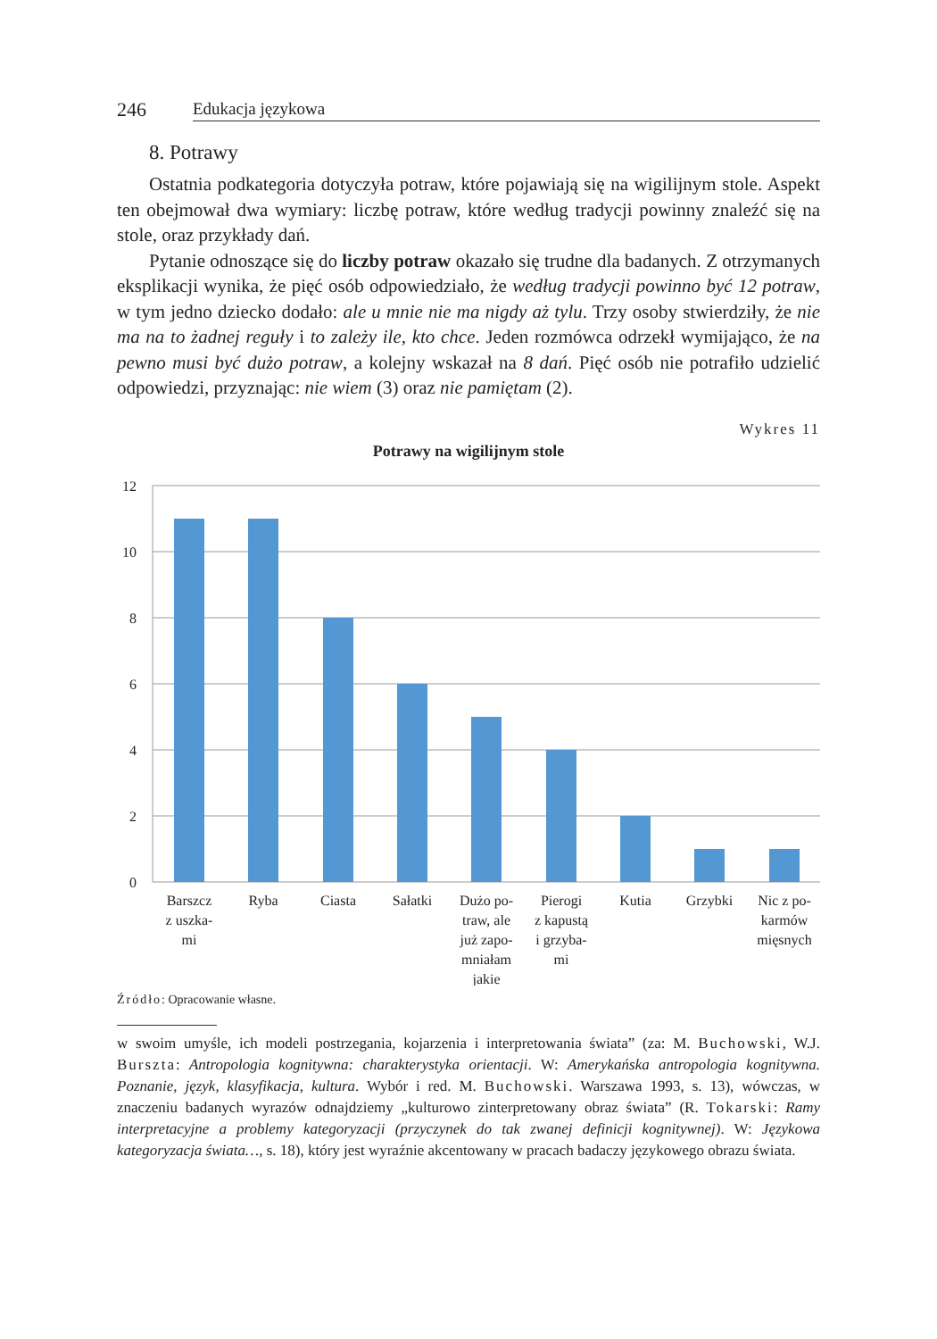246 Edukacja językowa
8. Potrawy
Ostatnia podkategoria dotyczyła potraw, które pojawiają się na wigilijnym stole. Aspekt ten obejmował dwa wymiary: liczbę potraw, które według tradycji powinny znaleźć się na stole, oraz przykłady dań.
Pytanie odnoszące się do liczby potraw okazało się trudne dla badanych. Z otrzymanych eksplikacji wynika, że pięć osób odpowiedziało, że według tradycji powinno być 12 potraw, w tym jedno dziecko dodało: ale u mnie nie ma nigdy aż tylu. Trzy osoby stwierdziły, że nie ma na to żadnej reguły i to zależy ile, kto chce. Jeden rozmówca odrzekł wymijająco, że na pewno musi być dużo potraw, a kolejny wskazał na 8 dań. Pięć osób nie potrafiło udzielić odpowiedzi, przyznając: nie wiem (3) oraz nie pamiętam (2).
Wykres 11
Potrawy na wigilijnym stole
12
10
8
6
4
2
0
Barszcz
z uszka-
mi
Ryba
Ciasta
Sałatki
Dużo po-
traw, ale
już zapo-
mniałam
jakie
Pierogi
z kapustą
i grzyba-
mi
Kutia
Grzybki
Nic z po-
karmów
mięsnych
Źródło: Opracowanie własne.
w swoim umyśle, ich modeli postrzegania, kojarzenia i interpretowania świata” (za: M. Buchowski, W.J. Burszta: Antropologia kognitywna: charakterystyka orientacji. W: Amerykańska antropologia kognitywna. Poznanie, język, klasyfikacja, kultura. Wybór i red. M. Buchowski. Warszawa 1993, s. 13), wówczas, w znaczeniu badanych wyrazów odnajdziemy „kulturowo zinterpretowany obraz świata” (R. Tokarski: Ramy interpretacyjne a problemy kategoryzacji (przyczynek do tak zwanej definicji kognitywnej). W: Językowa kategoryzacja świata…, s. 18), który jest wyraźnie akcentowany w pracach badaczy językowego obrazu świata.